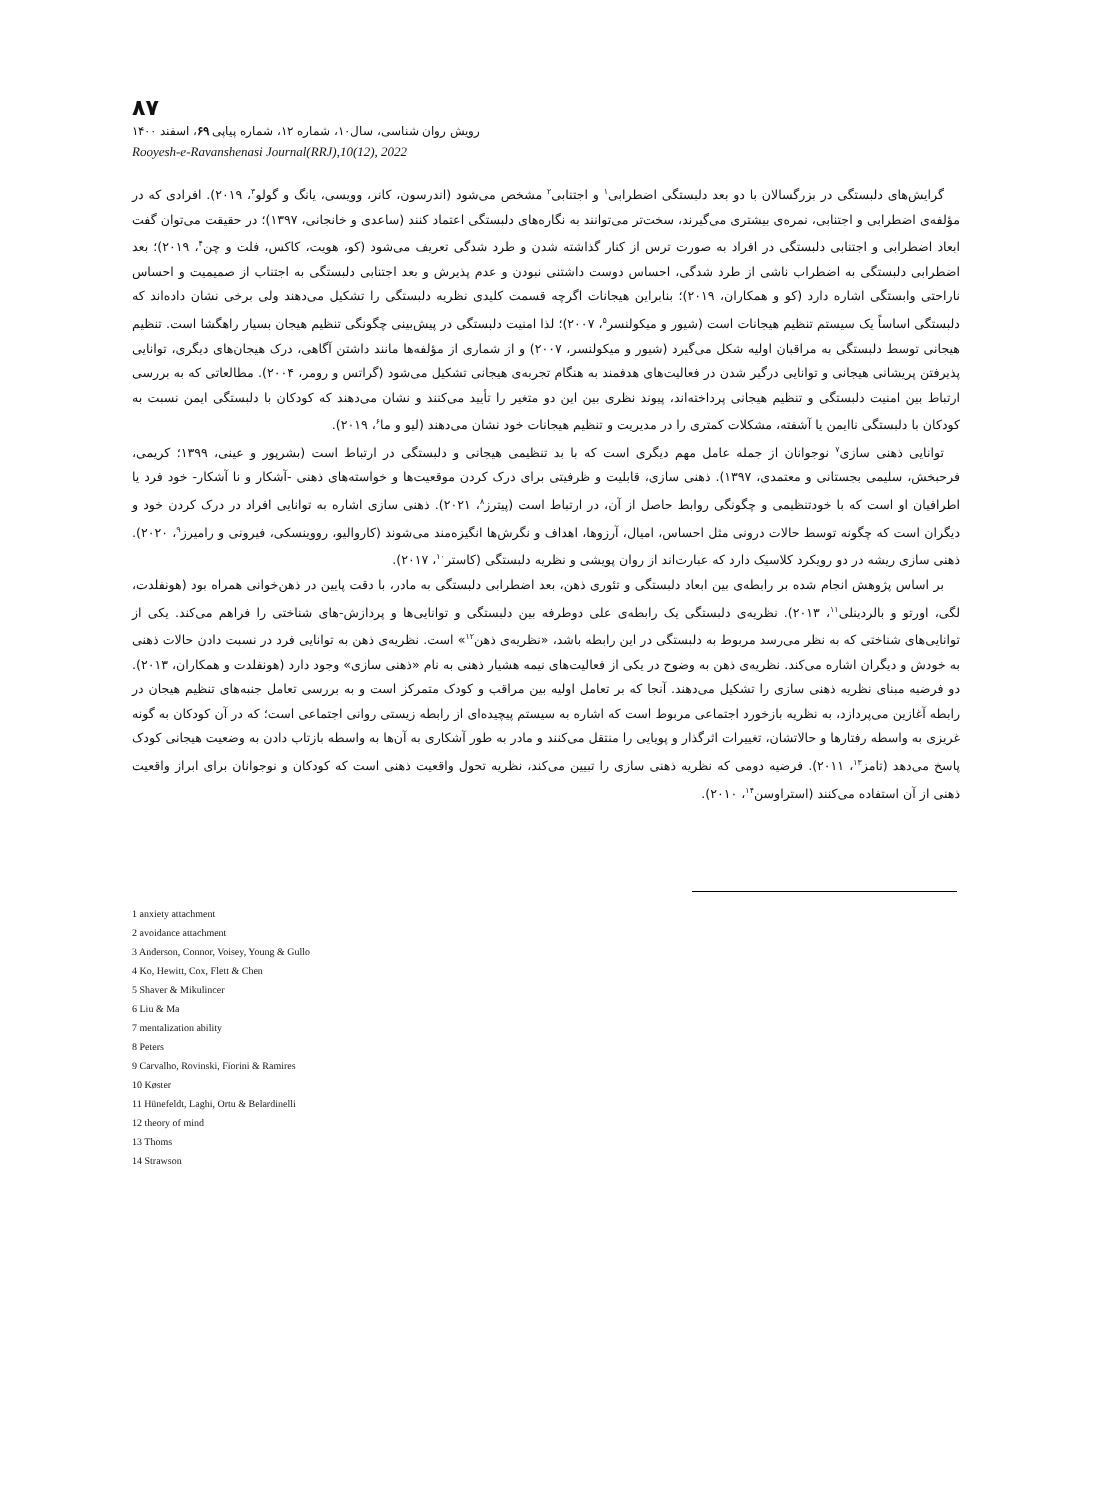۸۷
رویش روان شناسی، سال۱۰، شماره ۱۲، شماره پیاپی ۶۹، اسفند ۱۴۰۰
Rooyesh-e-Ravanshenasi Journal(RRJ),10(12), 2022
گرایش‌های دلبستگی در بزرگسالان با دو بعد دلبستگی اضطرابی<sup>۱</sup> و اجتنابی<sup>۲</sup> مشخص می‌شود (اندرسون، کانر، وویسی، یانگ و گولو<sup>۳</sup>، ۲۰۱۹). افرادی که در مؤلفه‌ی اضطرابی و اجتنابی، نمره‌ی بیشتری می‌گیرند، سخت‌تر می‌توانند به نگاره‌های دلبستگی اعتماد کنند (ساعدی و خانجانی، ۱۳۹۷)؛ در حقیقت می‌توان گفت ابعاد اضطرابی و اجتنابی دلبستگی در افراد به صورت ترس از کنار گذاشته شدن و طرد شدگی تعریف می‌شود (کو، هویت، کاکس، فلت و چن<sup>۴</sup>، ۲۰۱۹)؛ بعد اضطرابی دلبستگی به اضطراب ناشی از طرد شدگی، احساس دوست داشتنی نبودن و عدم پذیرش و بعد اجتنابی دلبستگی به اجتناب از صمیمیت و احساس ناراحتی وابستگی اشاره دارد (کو و همکاران، ۲۰۱۹)؛ بنابراین هیجانات اگرچه قسمت کلیدی نظریه دلبستگی را تشکیل می‌دهند ولی برخی نشان داده‌اند که دلبستگی اساساً یک سیستم تنظیم هیجانات است (شیور و میکولنسر<sup>۵</sup>، ۲۰۰۷)؛ لذا امنیت دلبستگی در پیش‌بینی چگونگی تنظیم هیجان بسیار راهگشا است. تنظیم هیجانی توسط دلبستگی به مراقبان اولیه شکل می‌گیرد (شیور و میکولنسر، ۲۰۰۷) و از شماری از مؤلفه‌ها مانند داشتن آگاهی، درک هیجان‌های دیگری، توانایی پذیرفتن پریشانی هیجانی و توانایی درگیر شدن در فعالیت‌های هدفمند به هنگام تجربه‌ی هیجانی تشکیل می‌شود (گراتس و رومر، ۲۰۰۴). مطالعاتی که به بررسی ارتباط بین امنیت دلبستگی و تنظیم هیجانی پرداخته‌اند، پیوند نظری بین این دو متغیر را تأیید می‌کنند و نشان می‌دهند که کودکان با دلبستگی ایمن نسبت به کودکان با دلبستگی ناایمن یا آشفته، مشکلات کمتری را در مدیریت و تنظیم هیجانات خود نشان می‌دهند (لیو و ما<sup>۶</sup>، ۲۰۱۹).
توانایی ذهنی سازی<sup>۷</sup> نوجوانان از جمله عامل مهم دیگری است که با بد تنظیمی هیجانی و دلبستگی در ارتباط است (بشرپور و عینی، ۱۳۹۹؛ کریمی، فرحبخش، سلیمی بجستانی و معتمدی، ۱۳۹۷). ذهنی سازی، قابلیت و ظرفیتی برای درک کردن موقعیت‌ها و خواسته‌های ذهنی -آشکار و نا آشکار- خود فرد یا اطرافیان او است که با خودتنظیمی و چگونگی روابط حاصل از آن، در ارتباط است (پیترز<sup>۸</sup>، ۲۰۲۱). ذهنی سازی اشاره به توانایی افراد در درک کردن خود و دیگران است که چگونه توسط حالات درونی مثل احساس، امیال، آرزوها، اهداف و نگرش‌ها انگیزه‌مند می‌شوند (کاروالیو، رووینسکی، فیرونی و رامیرز<sup>۹</sup>، ۲۰۲۰). ذهنی سازی ریشه در دو رویکرد کلاسیک دارد که عبارت‌اند از روان پویشی و نظریه دلبستگی (کاستر<sup>۱۰</sup>، ۲۰۱۷).
بر اساس پژوهش انجام شده بر رابطه‌ی بین ابعاد دلبستگی و تئوری ذهن، بعد اضطرابی دلبستگی به مادر، با دقت پایین در ذهن‌خوانی همراه بود (هونفلدت، لگی، اورتو و بالردینلی<sup>۱۱</sup>، ۲۰۱۳). نظریه‌ی دلبستگی یک رابطه‌ی علی دوطرفه بین دلبستگی و توانایی‌ها و پردازش-های شناختی را فراهم می‌کند. یکی از توانایی‌های شناختی که به نظر می‌رسد مربوط به دلبستگی در این رابطه باشد، «نظریه‌ی ذهن<sup>۱۲</sup>» است. نظریه‌ی ذهن به توانایی فرد در نسبت دادن حالات ذهنی به خودش و دیگران اشاره می‌کند. نظریه‌ی ذهن به وضوح در یکی از فعالیت‌های نیمه هشیار ذهنی به نام «ذهنی سازی» وجود دارد (هونفلدت و همکاران، ۲۰۱۳). دو فرضیه مبنای نظریه ذهنی سازی را تشکیل می‌دهند. آنجا که بر تعامل اولیه بین مراقب و کودک متمرکز است و به بررسی تعامل جنبه‌های تنظیم هیجان در رابطه آغازین می‌پردازد، به نظریه بازخورد اجتماعی مربوط است که اشاره به سیستم پیچیده‌ای از رابطه زیستی روانی اجتماعی است؛ که در آن کودکان به گونه غریزی به واسطه رفتارها و حالاتشان، تغییرات اثرگذار و پویایی را منتقل می‌کنند و مادر به طور آشکاری به آن‌ها به واسطه بازتاب دادن به وضعیت هیجانی کودک پاسخ می‌دهد (تامز<sup>۱۳</sup>، ۲۰۱۱). فرضیه دومی که نظریه ذهنی سازی را تبیین می‌کند، نظریه تحول واقعیت ذهنی است که کودکان و نوجوانان برای ابراز واقعیت ذهنی از آن استفاده می‌کنند (استراوسن<sup>۱۴</sup>، ۲۰۱۰).
1 anxiety attachment
2 avoidance attachment
3 Anderson, Connor, Voisey, Young & Gullo
4 Ko, Hewitt, Cox, Flett & Chen
5 Shaver & Mikulincer
6 Liu & Ma
7 mentalization ability
8 Peters
9 Carvalho, Rovinski, Fiorini & Ramires
10 Køster
11 Hünefeldt, Laghi, Ortu & Belardinelli
12 theory of mind
13 Thoms
14 Strawson